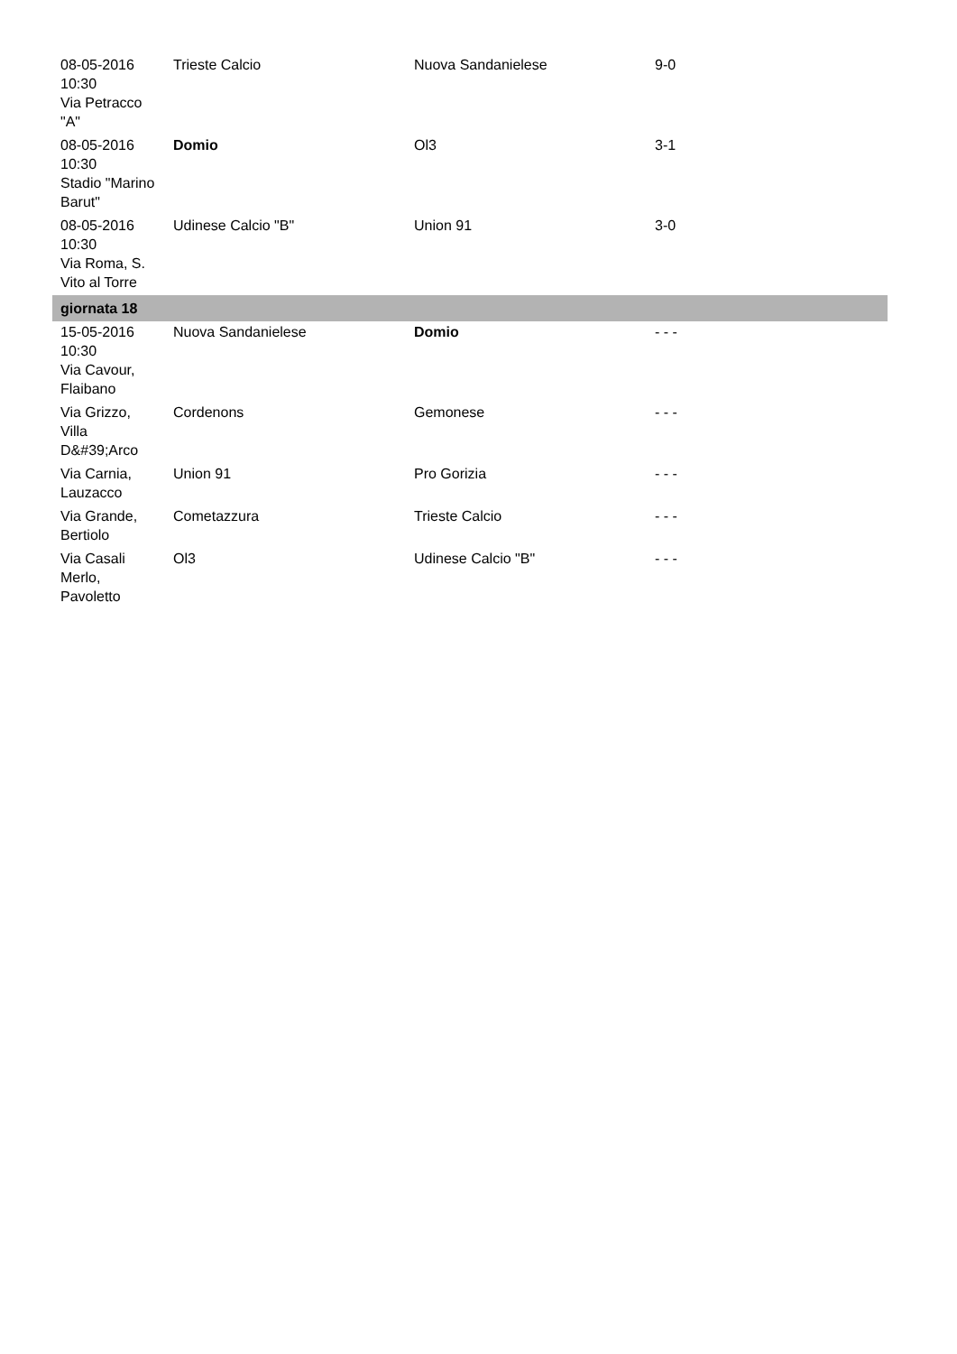| 08-05-2016 10:30 Via Petracco "A" | Trieste Calcio | Nuova Sandanielese | 9-0 |
| 08-05-2016 10:30 Stadio "Marino Barut" | Domio | Ol3 | 3-1 |
| 08-05-2016 10:30 Via Roma, S. Vito al Torre | Udinese Calcio "B" | Union 91 | 3-0 |
| giornata 18 | | | |
| 15-05-2016 10:30 Via Cavour, Flaibano | Nuova Sandanielese | Domio | - - - |
| Via Grizzo, Villa D&#39;Arco | Cordenons | Gemonese | - - - |
| Via Carnia, Lauzacco | Union 91 | Pro Gorizia | - - - |
| Via Grande, Bertiolo | Cometazzura | Trieste Calcio | - - - |
| Via Casali Merlo, Pavoletto | Ol3 | Udinese Calcio "B" | - - - |